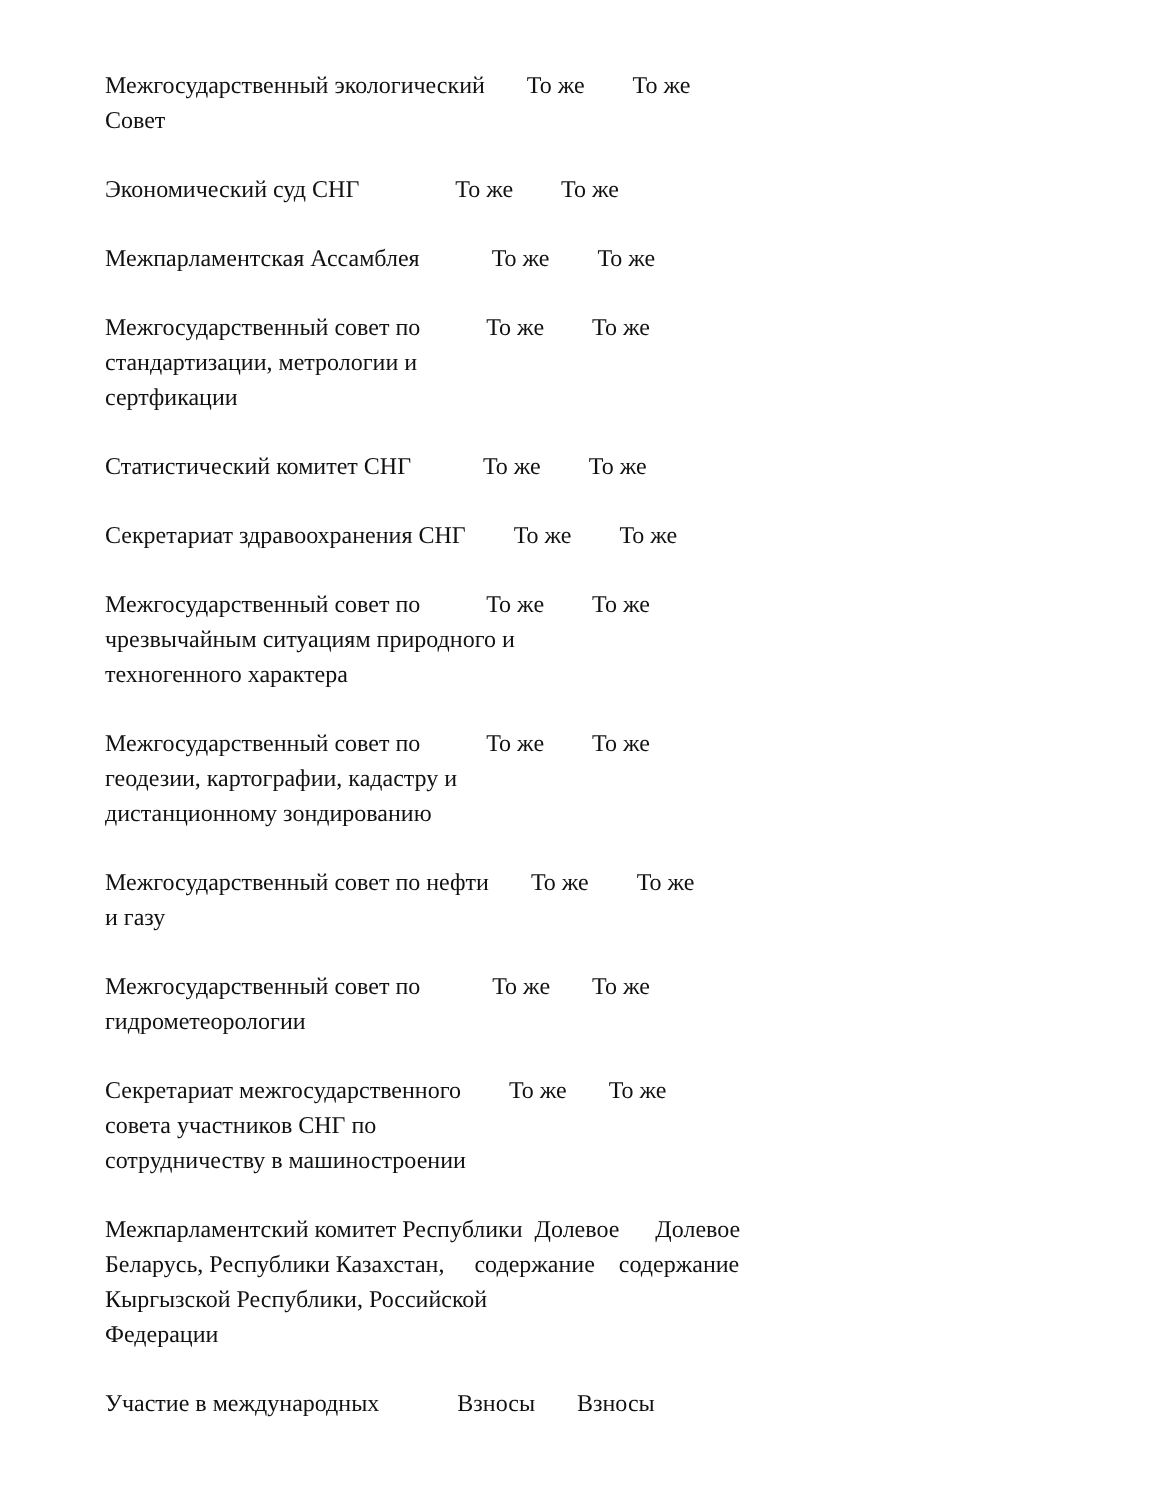Межгосударственный экологический То же То же Совет
Экономический суд СНГ То же То же
Межпарламентская Ассамблея То же То же
Межгосударственный совет по То же То же стандартизации, метрологии и сертфикации
Статистический комитет СНГ То же То же
Секретариат здравоохранения СНГ То же То же
Межгосударственный совет по То же То же чрезвычайным ситуациям природного и техногенного характера
Межгосударственный совет по То же То же геодезии, картографии, кадастру и дистанционному зондированию
Межгосударственный совет по нефти То же То же и газу
Межгосударственный совет по То же То же гидрометеорологии
Секретариат межгосударственного То же То же совета участников СНГ по сотрудничеству в машиностроении
Межпарламентский комитет Республики Долевое Долевое Беларусь, Республики Казахстан, содержание содержание Кыргызской Республики, Российской Федерации
Участие в международных Взносы Взносы